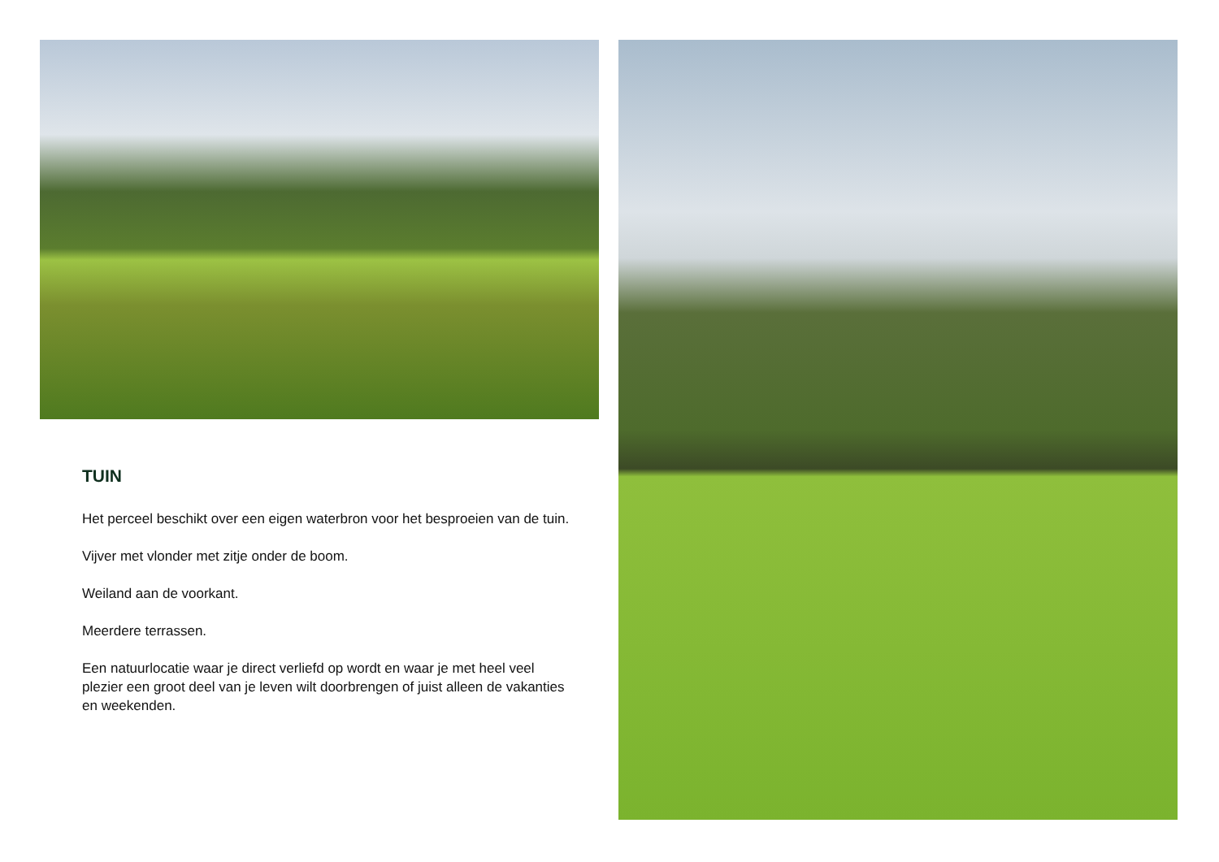TUIN
Het perceel beschikt over een eigen waterbron voor het besproeien van de tuin.
Vijver met vlonder met zitje onder de boom.
Weiland aan de voorkant.
Meerdere terrassen.
Een natuurlocatie waar je direct verliefd op wordt en waar je met heel veel plezier een groot deel van je leven wilt doorbrengen of juist alleen de vakanties en weekenden.